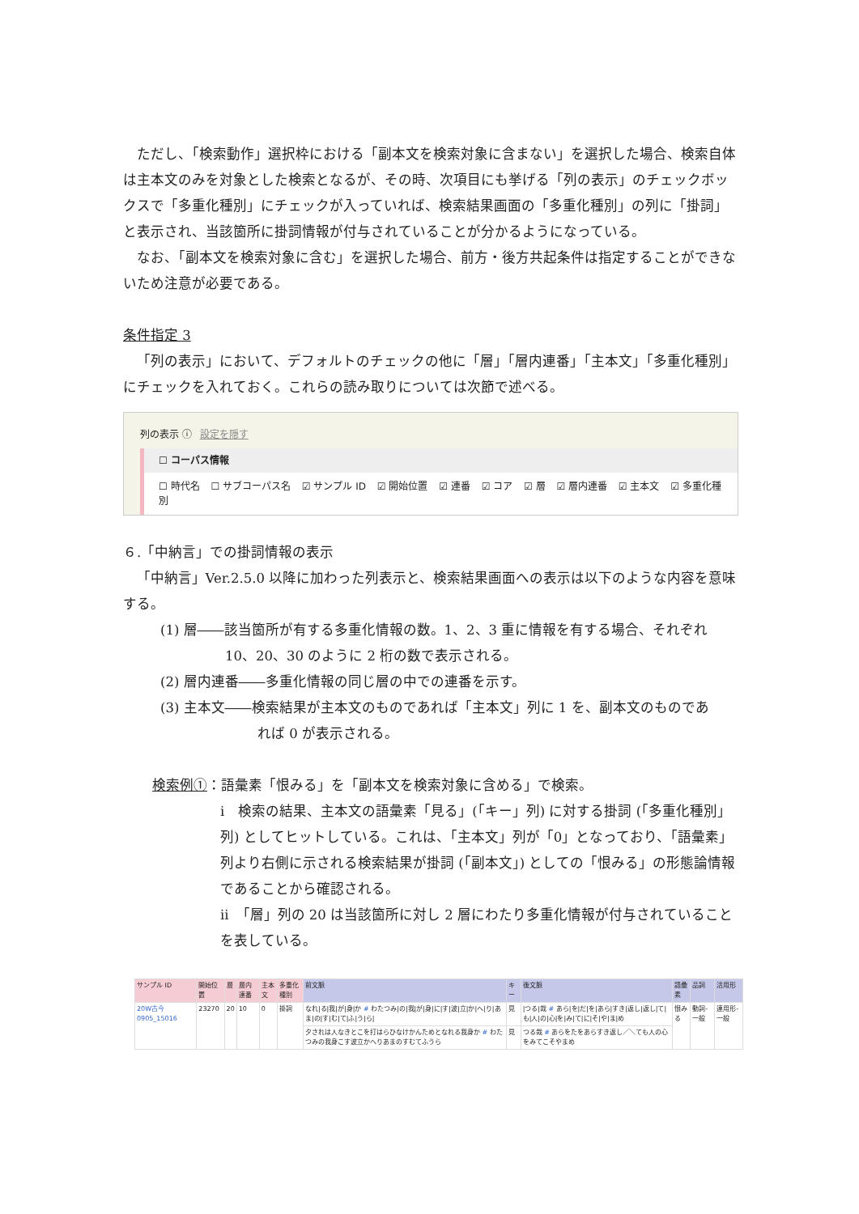ただし、「検索動作」選択枠における「副本文を検索対象に含まない」を選択した場合、検索自体は主本文のみを対象とした検索となるが、その時、次項目にも挙げる「列の表示」のチェックボックスで「多重化種別」にチェックが入っていれば、検索結果画面の「多重化種別」の列に「掛詞」と表示され、当該箇所に掛詞情報が付与されていることが分かるようになっている。
なお、「副本文を検索対象に含む」を選択した場合、前方・後方共起条件は指定することができないため注意が必要である。
条件指定 3
「列の表示」において、デフォルトのチェックの他に「層」「層内連番」「主本文」「多重化種別」にチェックを入れておく。これらの読み取りについては次節で述べる。
列の表示 ⓘ 設定を隠す
☐ コーパス情報
☐ 時代名 ☐ サブコーパス名 ☑ サンプル ID ☑ 開始位置 ☑ 連番 ☑ コア ☑ 層 ☑ 層内連番 ☑ 主本文 ☑ 多重化種別
６.「中納言」での掛詞情報の表示
「中納言」Ver.2.5.0 以降に加わった列表示と、検索結果画面への表示は以下のような内容を意味する。
(1) 層――該当箇所が有する多重化情報の数。1、2、3 重に情報を有する場合、それぞれ
10、20、30 のように 2 桁の数で表示される。
(2) 層内連番――多重化情報の同じ層の中での連番を示す。
(3) 主本文――検索結果が主本文のものであれば「主本文」列に 1 を、副本文のものであ
れば 0 が表示される。
検索例①：語彙素「恨みる」を「副本文を検索対象に含める」で検索。
i　検索の結果、主本文の語彙素「見る」(「キー」列) に対する掛詞 (「多重化種別」列) としてヒットしている。これは、「主本文」列が「0」となっており、「語彙素」列より右側に示される検索結果が掛詞 (「副本文」) としての「恨みる」の形態論情報であることから確認される。
ii　「層」列の 20 は当該箇所に対し 2 層にわたり多重化情報が付与されていることを表している。
| サンプル ID | 開始位置 | 層 | 層内連番 | 主本文 | 多重化種別 | 前文脈 | キー | 後文脈 | 語彙素 | 品詞 | 活用形 |
| --- | --- | --- | --- | --- | --- | --- | --- | --- | --- | --- | --- |
| 20W古今 0905_15016 | 23270 | 20 | 10 | 0 | 掛詞 | なれ/る/我/が/身/か # わたつみ/の/我/が/身/に/す/波/立/か/へ/り/あま/の/す/む/て/ふ/う/ら/ | 見 | /つる/哉 # あら/を/だ/を/あら/すき/返し/返し/て/も/人/の/心/を/み/て/に/そ/や/ま/め | 恨みる | 動詞-一般 | 連用形-一般 |
| | | | | | | 夕されは人なきとこを打はらひなけかんためとなれる我身か # わたつみの我身こす波立かへりあまのすむてふうら | 見 | つる哉 # あらをたをあらすき返し／＼ても人の心をみてこそやまめ | | | |